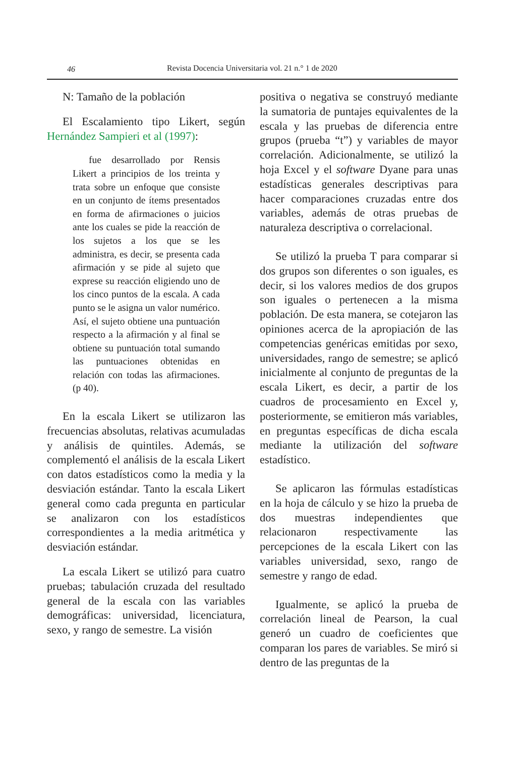46 Revista Docencia Universitaria vol. 21 n.° 1 de 2020
N: Tamaño de la población
El Escalamiento tipo Likert, según Hernández Sampieri et al (1997):
fue desarrollado por Rensis Likert a principios de los treinta y trata sobre un enfoque que consiste en un conjunto de ítems presentados en forma de afirmaciones o juicios ante los cuales se pide la reacción de los sujetos a los que se les administra, es decir, se presenta cada afirmación y se pide al sujeto que exprese su reacción eligiendo uno de los cinco puntos de la escala. A cada punto se le asigna un valor numérico. Así, el sujeto obtiene una puntuación respecto a la afirmación y al final se obtiene su puntuación total sumando las puntuaciones obtenidas en relación con todas las afirmaciones. (p 40).
En la escala Likert se utilizaron las frecuencias absolutas, relativas acumuladas y análisis de quintiles. Además, se complementó el análisis de la escala Likert con datos estadísticos como la media y la desviación estándar. Tanto la escala Likert general como cada pregunta en particular se analizaron con los estadísticos correspondientes a la media aritmética y desviación estándar.
La escala Likert se utilizó para cuatro pruebas; tabulación cruzada del resultado general de la escala con las variables demográficas: universidad, licenciatura, sexo, y rango de semestre. La visión
positiva o negativa se construyó mediante la sumatoria de puntajes equivalentes de la escala y las pruebas de diferencia entre grupos (prueba “t”) y variables de mayor correlación. Adicionalmente, se utilizó la hoja Excel y el software Dyane para unas estadísticas generales descriptivas para hacer comparaciones cruzadas entre dos variables, además de otras pruebas de naturaleza descriptiva o correlacional.
Se utilizó la prueba T para comparar si dos grupos son diferentes o son iguales, es decir, si los valores medios de dos grupos son iguales o pertenecen a la misma población. De esta manera, se cotejaron las opiniones acerca de la apropiación de las competencias genéricas emitidas por sexo, universidades, rango de semestre; se aplicó inicialmente al conjunto de preguntas de la escala Likert, es decir, a partir de los cuadros de procesamiento en Excel y, posteriormente, se emitieron más variables, en preguntas específicas de dicha escala mediante la utilización del software estadístico.
Se aplicaron las fórmulas estadísticas en la hoja de cálculo y se hizo la prueba de dos muestras independientes que relacionaron respectivamente las percepciones de la escala Likert con las variables universidad, sexo, rango de semestre y rango de edad.
Igualmente, se aplicó la prueba de correlación lineal de Pearson, la cual generó un cuadro de coeficientes que comparan los pares de variables. Se miró si dentro de las preguntas de la